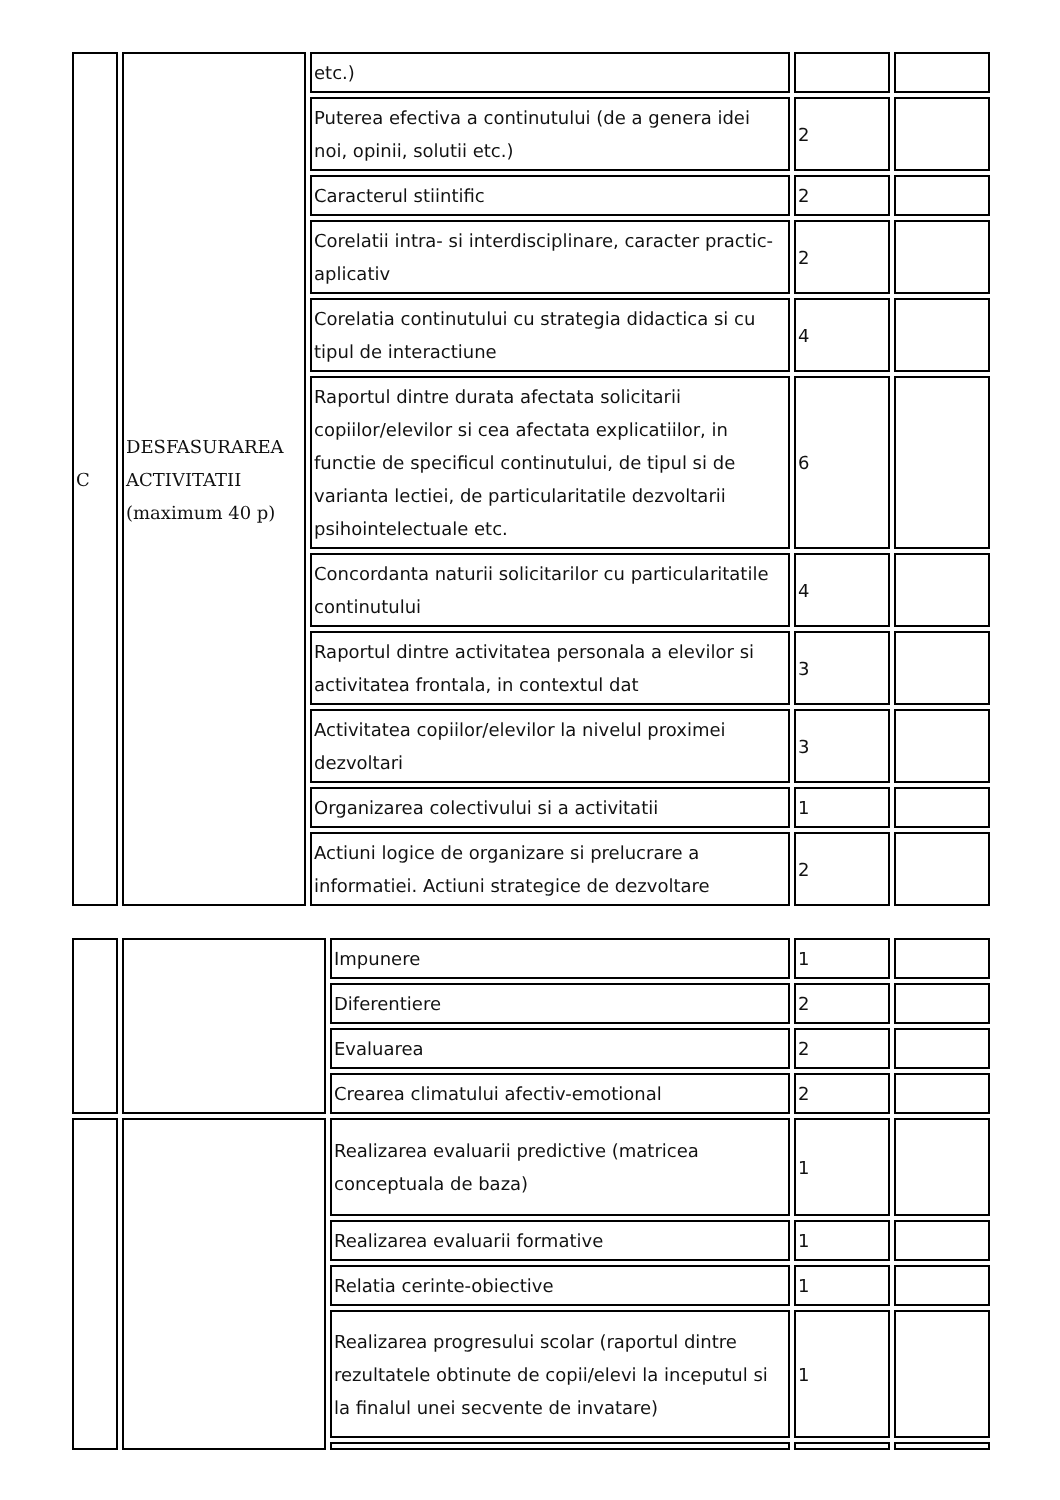| C | DESFASURAREA ACTIVITATII (maximum 40 p) | etc.) | | |
| | | Puterea efectiva a continutului (de a genera idei noi, opinii, solutii etc.) | 2 | |
| | | Caracterul stiintific | 2 | |
| | | Corelatii intra- si interdisciplinare, caracter practic-aplicativ | 2 | |
| | | Corelatia continutului cu strategia didactica si cu tipul de interactiune | 4 | |
| | | Raportul dintre durata afectata solicitarii copiilor/elevilor si cea afectata explicatiilor, in functie de specificul continutului, de tipul si de varianta lectiei, de particularitatile dezvoltarii psihointelectuale etc. | 6 | |
| | | Concordanta naturii solicitarilor cu particularitatile continutului | 4 | |
| | | Raportul dintre activitatea personala a elevilor si activitatea frontala, in contextul dat | 3 | |
| | | Activitatea copiilor/elevilor la nivelul proximei dezvoltari | 3 | |
| | | Organizarea colectivului si a activitatii | 1 | |
| | | Actiuni logice de organizare si prelucrare a informatiei. Actiuni strategice de dezvoltare | 2 | |
| | | Impunere | 1 | |
| | | Diferentiere | 2 | |
| | | Evaluarea | 2 | |
| | | Crearea climatului afectiv-emotional | 2 | |
| | | Realizarea evaluarii predictive (matricea conceptuala de baza) | 1 | |
| | | Realizarea evaluarii formative | 1 | |
| | | Relatia cerinte-obiective | 1 | |
| | | Realizarea progresului scolar (raportul dintre rezultatele obtinute de copii/elevi la inceputul si la finalul unei secvente de invatare) | 1 | |